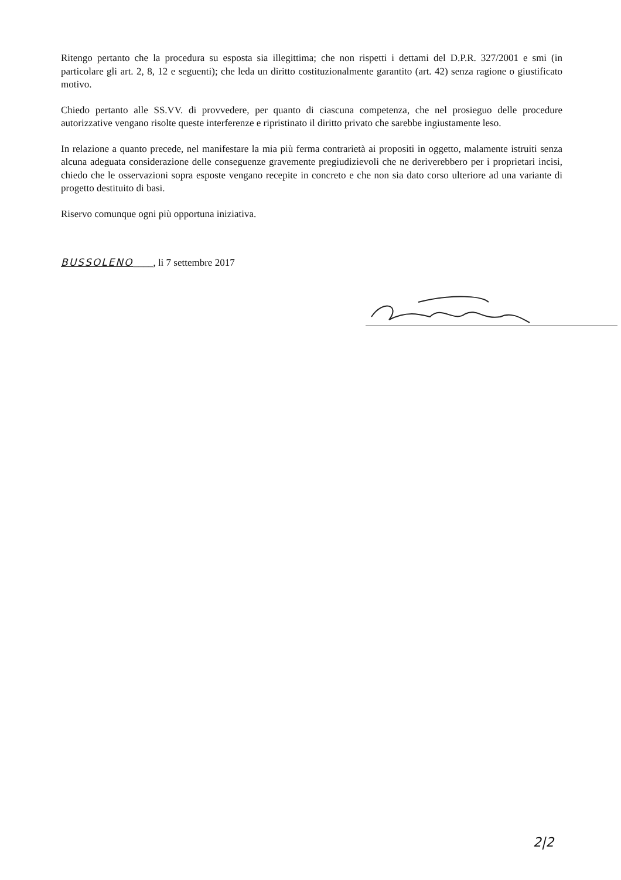Ritengo pertanto che la procedura su esposta sia illegittima; che non rispetti i dettami del D.P.R. 327/2001 e smi (in particolare gli art. 2, 8, 12 e seguenti); che leda un diritto costituzionalmente garantito (art. 42) senza ragione o giustificato motivo.
Chiedo pertanto alle SS.VV. di provvedere, per quanto di ciascuna competenza, che nel prosieguo delle procedure autorizzative vengano risolte queste interferenze e ripristinato il diritto privato che sarebbe ingiustamente leso.
In relazione a quanto precede, nel manifestare la mia più ferma contrarietà ai propositi in oggetto, malamente istruiti senza alcuna adeguata considerazione delle conseguenze gravemente pregiudizievoli che ne deriverebbero per i proprietari incisi, chiedo che le osservazioni sopra esposte vengano recepite in concreto e che non sia dato corso ulteriore ad una variante di progetto destituito di basi.
Riservo comunque ogni più opportuna iniziativa.
BUSSOLENO____, li 7 settembre 2017
2|2